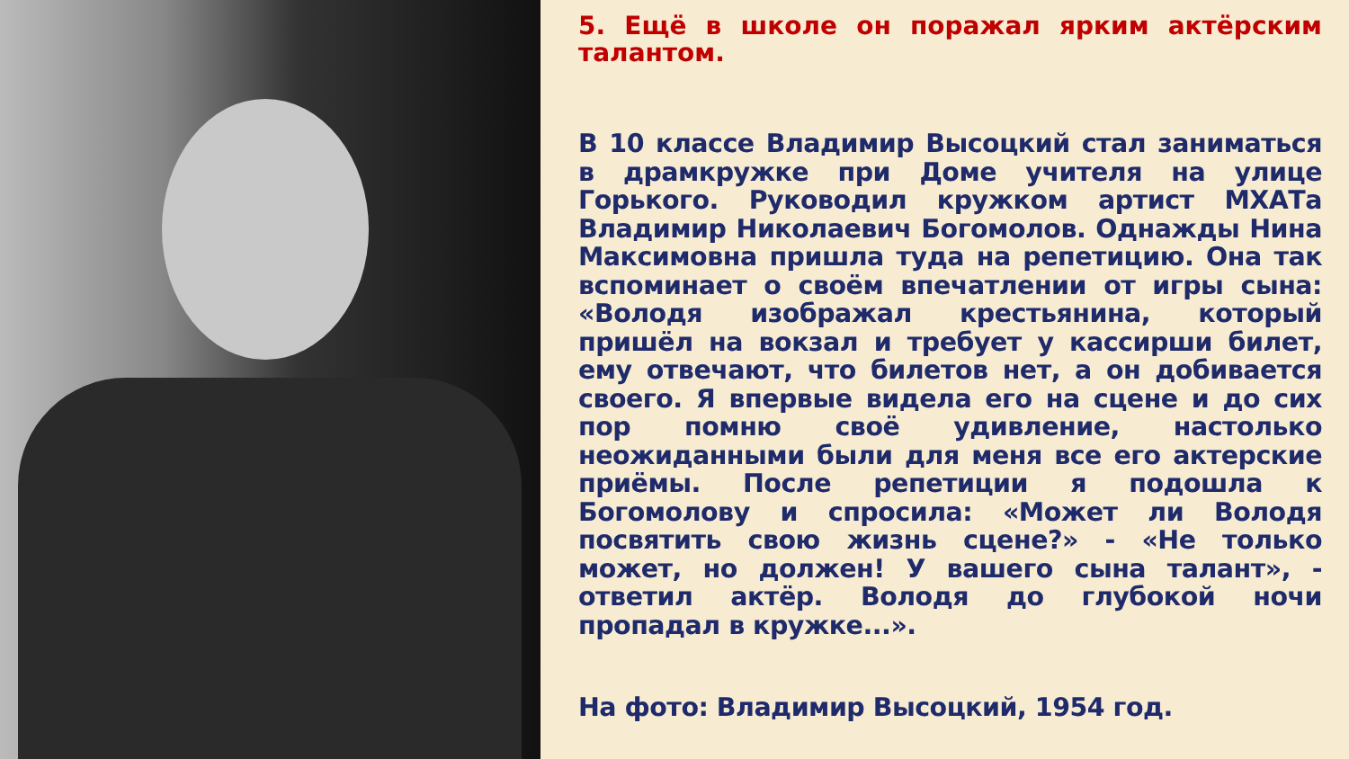5. Ещё в школе он поражал ярким актёрским талантом.
В 10 классе Владимир Высоцкий стал заниматься в драмкружке при Доме учителя на улице Горького. Руководил кружком артист МХАТа Владимир Николаевич Богомолов. Однажды Нина Максимовна пришла туда на репетицию. Она так вспоминает о своём впечатлении от игры сына: «Володя изображал крестьянина, который пришёл на вокзал и требует у кассирши билет, ему отвечают, что билетов нет, а он добивается своего. Я впервые видела его на сцене и до сих пор помню своё удивление, настолько неожиданными были для меня все его актерские приёмы. После репетиции я подошла к Богомолову и спросила: «Может ли Володя посвятить свою жизнь сцене?» - «Не только может, но должен! У вашего сына талант», - ответил актёр. Володя до глубокой ночи пропадал в кружке...».
На фото: Владимир Высоцкий, 1954 год.